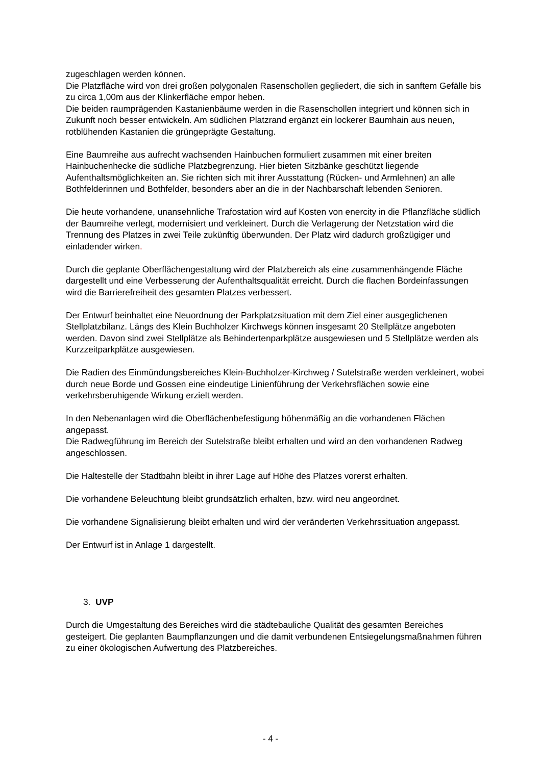zugeschlagen werden können.
Die Platzfläche wird von drei großen polygonalen Rasenschollen gegliedert, die sich in sanftem Gefälle bis zu circa 1,00m aus der Klinkerfläche empor heben.
Die beiden raumprägenden Kastanienbäume werden in die Rasenschollen integriert und können sich in Zukunft noch besser entwickeln. Am südlichen Platzrand ergänzt ein lockerer Baumhain aus neuen, rotblühenden Kastanien die grüngeprägte Gestaltung.
Eine Baumreihe aus aufrecht wachsenden Hainbuchen formuliert zusammen mit einer breiten Hainbuchenhecke die südliche Platzbegrenzung. Hier bieten Sitzbänke geschützt liegende Aufenthaltsmöglichkeiten an. Sie richten sich mit ihrer Ausstattung (Rücken- und Armlehnen) an alle Bothfelderinnen und Bothfelder, besonders aber an die in der Nachbarschaft lebenden Senioren.
Die heute vorhandene, unansehnliche Trafostation wird auf Kosten von enercity in die Pflanzfläche südlich der Baumreihe verlegt, modernisiert und verkleinert. Durch die Verlagerung der Netzstation wird die Trennung des Platzes in zwei Teile zukünftig überwunden. Der Platz wird dadurch großzügiger und einladender wirken.
Durch die geplante Oberflächengestaltung wird der Platzbereich als eine zusammenhängende Fläche dargestellt und eine Verbesserung der Aufenthaltsqualität erreicht. Durch die flachen Bordeinfassungen wird die Barrierefreiheit des gesamten Platzes verbessert.
Der Entwurf beinhaltet eine Neuordnung der Parkplatzsituation mit dem Ziel einer ausgeglichenen Stellplatzbilanz. Längs des Klein Buchholzer Kirchwegs können insgesamt 20 Stellplätze angeboten werden. Davon sind zwei Stellplätze als Behindertenparkplätze ausgewiesen und 5 Stellplätze werden als Kurzzeitparkplätze ausgewiesen.
Die Radien des Einmündungsbereiches Klein-Buchholzer-Kirchweg / Sutelstraße werden verkleinert, wobei durch neue Borde und Gossen eine eindeutige Linienführung der Verkehrsflächen sowie eine verkehrsberuhigende Wirkung erzielt werden.
In den Nebenanlagen wird die Oberflächenbefestigung höhenmäßig an die vorhandenen Flächen angepasst.
Die Radwegführung im Bereich der Sutelstraße bleibt erhalten und wird an den vorhandenen Radweg angeschlossen.
Die Haltestelle der Stadtbahn bleibt in ihrer Lage auf Höhe des Platzes vorerst erhalten.
Die vorhandene Beleuchtung bleibt grundsätzlich erhalten, bzw. wird neu angeordnet.
Die vorhandene Signalisierung bleibt erhalten und wird der veränderten Verkehrssituation angepasst.
Der Entwurf ist in Anlage 1 dargestellt.
3. UVP
Durch die Umgestaltung des Bereiches wird die städtebauliche Qualität des gesamten Bereiches gesteigert. Die geplanten Baumpflanzungen und die damit verbundenen Entsiegelungsmaßnahmen führen zu einer ökologischen Aufwertung des Platzbereiches.
- 4 -